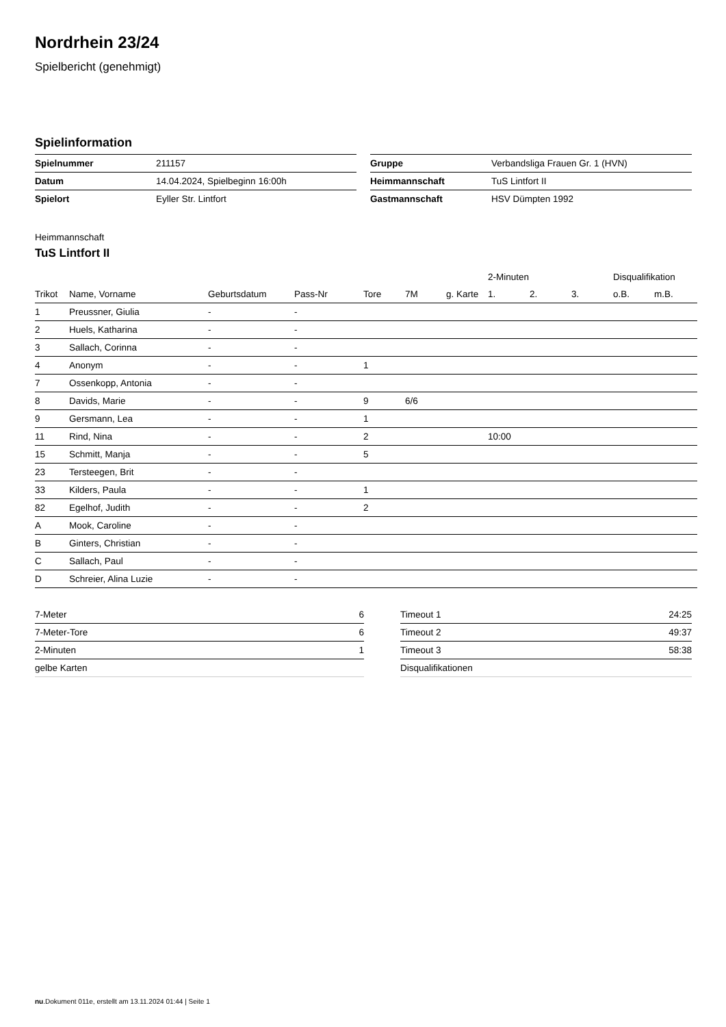Nordrhein 23/24
Spielbericht (genehmigt)
Spielinformation
| Spielnummer | 211157 |
| Datum | 14.04.2024, Spielbeginn 16:00h |
| Spielort | Eyller Str. Lintfort |
| Gruppe | Verbandsliga Frauen Gr. 1 (HVN) |
| Heimmannschaft | TuS Lintfort II |
| Gastmannschaft | HSV Dümpten 1992 |
Heimmannschaft
TuS Lintfort II
| | | | | | | | 2-Minuten | | | Disqualifikation | |
| --- | --- | --- | --- | --- | --- | --- | --- | --- | --- | --- | --- |
| Trikot | Name, Vorname | Geburtsdatum | Pass-Nr | Tore | 7M | g. Karte | 1. | 2. | 3. | o.B. | m.B. |
| 1 | Preussner, Giulia | - | - | | | | | | | | |
| 2 | Huels, Katharina | - | - | | | | | | | | |
| 3 | Sallach, Corinna | - | - | | | | | | | | |
| 4 | Anonym | - | - | 1 | | | | | | | |
| 7 | Ossenkopp, Antonia | - | - | | | | | | | | |
| 8 | Davids, Marie | - | - | 9 | 6/6 | | | | | | |
| 9 | Gersmann, Lea | - | - | 1 | | | | | | | |
| 11 | Rind, Nina | - | - | 2 | | | 10:00 | | | | |
| 15 | Schmitt, Manja | - | - | 5 | | | | | | | |
| 23 | Tersteegen, Brit | - | - | | | | | | | | |
| 33 | Kilders, Paula | - | - | 1 | | | | | | | |
| 82 | Egelhof, Judith | - | - | 2 | | | | | | | |
| A | Mook, Caroline | - | - | | | | | | | | |
| B | Ginters, Christian | - | - | | | | | | | | |
| C | Sallach, Paul | - | - | | | | | | | | |
| D | Schreier, Alina Luzie | - | - | | | | | | | | |
| 7-Meter | 6 |
| 7-Meter-Tore | 6 |
| 2-Minuten | 1 |
| gelbe Karten | |
| Timeout 1 | 24:25 |
| Timeout 2 | 49:37 |
| Timeout 3 | 58:38 |
| Disqualifikationen | |
nu.Dokument 011e, erstellt am 13.11.2024 01:44 | Seite 1